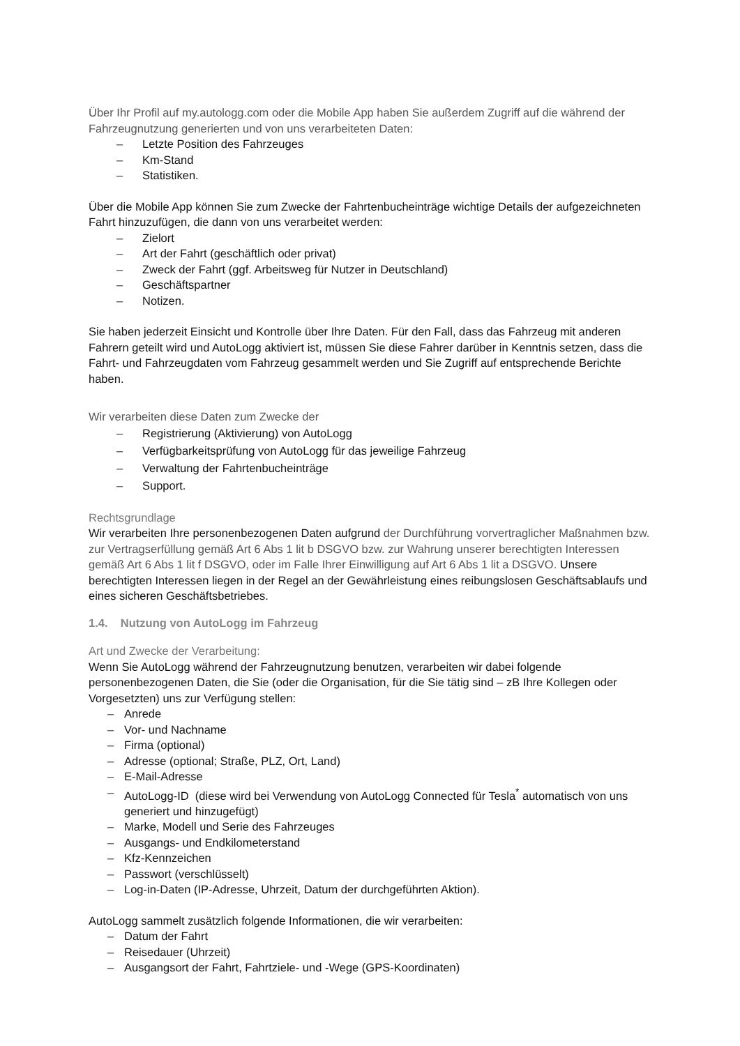Über Ihr Profil auf my.autologg.com oder die Mobile App haben Sie außerdem Zugriff auf die während der Fahrzeugnutzung generierten und von uns verarbeiteten Daten:
– Letzte Position des Fahrzeuges
– Km-Stand
– Statistiken.
Über die Mobile App können Sie zum Zwecke der Fahrtenbucheinträge wichtige Details der aufgezeichneten Fahrt hinzuzufügen, die dann von uns verarbeitet werden:
– Zielort
– Art der Fahrt (geschäftlich oder privat)
– Zweck der Fahrt (ggf. Arbeitsweg für Nutzer in Deutschland)
– Geschäftspartner
– Notizen.
Sie haben jederzeit Einsicht und Kontrolle über Ihre Daten. Für den Fall, dass das Fahrzeug mit anderen Fahrern geteilt wird und AutoLogg aktiviert ist, müssen Sie diese Fahrer darüber in Kenntnis setzen, dass die Fahrt- und Fahrzeugdaten vom Fahrzeug gesammelt werden und Sie Zugriff auf entsprechende Berichte haben.
Wir verarbeiten diese Daten zum Zwecke der
– Registrierung (Aktivierung) von AutoLogg
– Verfügbarkeitsprüfung von AutoLogg für das jeweilige Fahrzeug
– Verwaltung der Fahrtenbucheinträge
– Support.
Rechtsgrundlage
Wir verarbeiten Ihre personenbezogenen Daten aufgrund der Durchführung vorvertraglicher Maßnahmen bzw. zur Vertragserfüllung gemäß Art 6 Abs 1 lit b DSGVO bzw. zur Wahrung unserer berechtigten Interessen gemäß Art 6 Abs 1 lit f DSGVO, oder im Falle Ihrer Einwilligung auf Art 6 Abs 1 lit a DSGVO. Unsere berechtigten Interessen liegen in der Regel an der Gewährleistung eines reibungslosen Geschäftsablaufs und eines sicheren Geschäftsbetriebes.
1.4. Nutzung von AutoLogg im Fahrzeug
Art und Zwecke der Verarbeitung:
Wenn Sie AutoLogg während der Fahrzeugnutzung benutzen, verarbeiten wir dabei folgende personenbezogenen Daten, die Sie (oder die Organisation, für die Sie tätig sind – zB Ihre Kollegen oder Vorgesetzten) uns zur Verfügung stellen:
– Anrede
– Vor- und Nachname
– Firma (optional)
– Adresse (optional; Straße, PLZ, Ort, Land)
– E-Mail-Adresse
– AutoLogg-ID (diese wird bei Verwendung von AutoLogg Connected für Tesla<sup>*</sup> automatisch von uns generiert und hinzugefügt)
– Marke, Modell und Serie des Fahrzeuges
– Ausgangs- und Endkilometerstand
– Kfz-Kennzeichen
– Passwort (verschlüsselt)
– Log-in-Daten (IP-Adresse, Uhrzeit, Datum der durchgeführten Aktion).
AutoLogg sammelt zusätzlich folgende Informationen, die wir verarbeiten:
– Datum der Fahrt
– Reisedauer (Uhrzeit)
– Ausgangsort der Fahrt, Fahrtziele- und -Wege (GPS-Koordinaten)